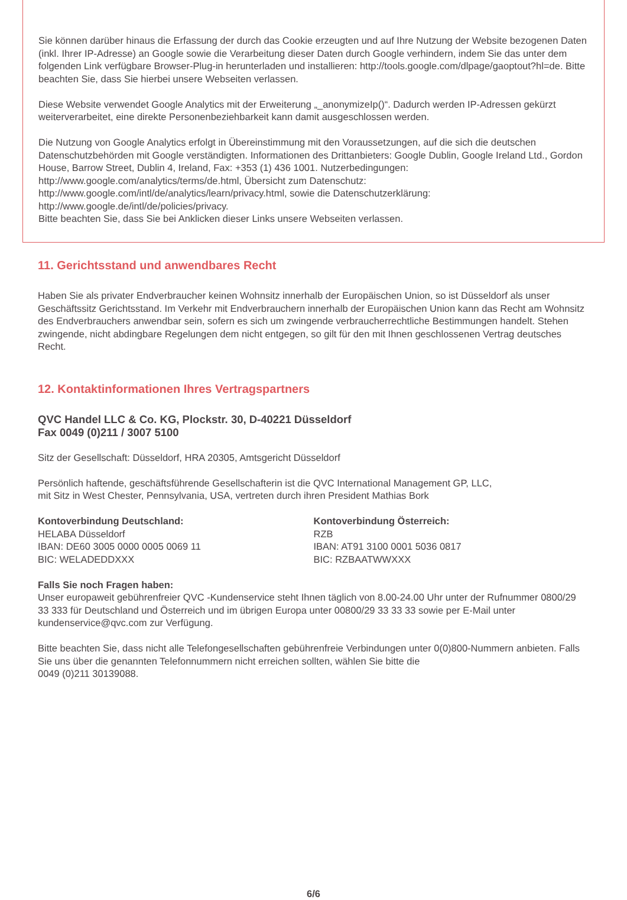Sie können darüber hinaus die Erfassung der durch das Cookie erzeugten und auf Ihre Nutzung der Website bezogenen Daten (inkl. Ihrer IP-Adresse) an Google sowie die Verarbeitung dieser Daten durch Google verhindern, indem Sie das unter dem folgenden Link verfügbare Browser-Plug-in herunterladen und installieren: http://tools.google.com/dlpage/gaoptout?hl=de. Bitte beachten Sie, dass Sie hierbei unsere Webseiten verlassen.
Diese Website verwendet Google Analytics mit der Erweiterung „_anonymizeIp()“. Dadurch werden IP-Adressen gekürzt weiterverarbeitet, eine direkte Personenbeziehbarkeit kann damit ausgeschlossen werden.
Die Nutzung von Google Analytics erfolgt in Übereinstimmung mit den Voraussetzungen, auf die sich die deutschen Datenschutzbehörden mit Google verständigten. Informationen des Drittanbieters: Google Dublin, Google Ireland Ltd., Gordon House, Barrow Street, Dublin 4, Ireland, Fax: +353 (1) 436 1001. Nutzerbedingungen: http://www.google.com/analytics/terms/de.html, Übersicht zum Datenschutz: http://www.google.com/intl/de/analytics/learn/privacy.html, sowie die Datenschutzerklärung: http://www.google.de/intl/de/policies/privacy.
Bitte beachten Sie, dass Sie bei Anklicken dieser Links unsere Webseiten verlassen.
11. Gerichtsstand und anwendbares Recht
Haben Sie als privater Endverbraucher keinen Wohnsitz innerhalb der Europäischen Union, so ist Düsseldorf als unser Geschäftssitz Gerichtsstand. Im Verkehr mit Endverbrauchern innerhalb der Europäischen Union kann das Recht am Wohnsitz des Endverbrauchers anwendbar sein, sofern es sich um zwingende verbraucherrechtliche Bestimmungen handelt. Stehen zwingende, nicht abdingbare Regelungen dem nicht entgegen, so gilt für den mit Ihnen geschlossenen Vertrag deutsches Recht.
12. Kontaktinformationen Ihres Vertragspartners
QVC Handel LLC & Co. KG, Plockstr. 30, D-40221 Düsseldorf
Fax 0049 (0)211 / 3007 5100
Sitz der Gesellschaft: Düsseldorf, HRA 20305, Amtsgericht Düsseldorf
Persönlich haftende, geschäftsführende Gesellschafterin ist die QVC International Management GP, LLC,
mit Sitz in West Chester, Pennsylvania, USA, vertreten durch ihren President Mathias Bork
Kontoverbindung Deutschland:
HELABA Düsseldorf
IBAN: DE60 3005 0000 0005 0069 11
BIC: WELADEDDXXX
Kontoverbindung Österreich:
RZB
IBAN: AT91 3100 0001 5036 0817
BIC: RZBAATWWXXX
Falls Sie noch Fragen haben:
Unser europaweit gebührenfreier QVC -Kundenservice steht Ihnen täglich von 8.00-24.00 Uhr unter der Rufnummer 0800/29 33 333 für Deutschland und Österreich und im übrigen Europa unter 00800/29 33 33 33 sowie per E-Mail unter kundenservice@qvc.com zur Verfügung.
Bitte beachten Sie, dass nicht alle Telefongesellschaften gebührenfreie Verbindungen unter 0(0)800-Nummern anbieten. Falls Sie uns über die genannten Telefonnummern nicht erreichen sollten, wählen Sie bitte die
0049 (0)211 30139088.
6/6